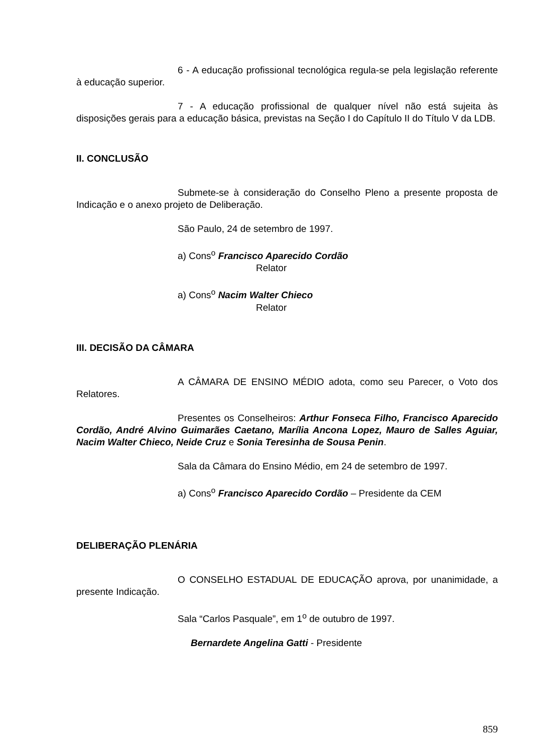6 - A educação profissional tecnológica regula-se pela legislação referente à educação superior.
7 - A educação profissional de qualquer nível não está sujeita às disposições gerais para a educação básica, previstas na Seção I do Capítulo II do Título V da LDB.
II. CONCLUSÃO
Submete-se à consideração do Conselho Pleno a presente proposta de Indicação e o anexo projeto de Deliberação.
São Paulo, 24 de setembro de 1997.
a) Cons<sup>o</sup> Francisco Aparecido Cordão
Relator
a) Cons<sup>o</sup> Nacim Walter Chieco
Relator
III. DECISÃO DA CÂMARA
A CÂMARA DE ENSINO MÉDIO adota, como seu Parecer, o Voto dos Relatores.
Presentes os Conselheiros: Arthur Fonseca Filho, Francisco Aparecido Cordão, André Alvino Guimarães Caetano, Marília Ancona Lopez, Mauro de Salles Aguiar, Nacim Walter Chieco, Neide Cruz e Sonia Teresinha de Sousa Penin.
Sala da Câmara do Ensino Médio, em 24 de setembro de 1997.
a) Cons<sup>o</sup> Francisco Aparecido Cordão – Presidente da CEM
DELIBERAÇÃO PLENÁRIA
O CONSELHO ESTADUAL DE EDUCAÇÃO aprova, por unanimidade, a presente Indicação.
Sala “Carlos Pasquale”, em 1<sup>o</sup> de outubro de 1997.
Bernardete Angelina Gatti - Presidente
859